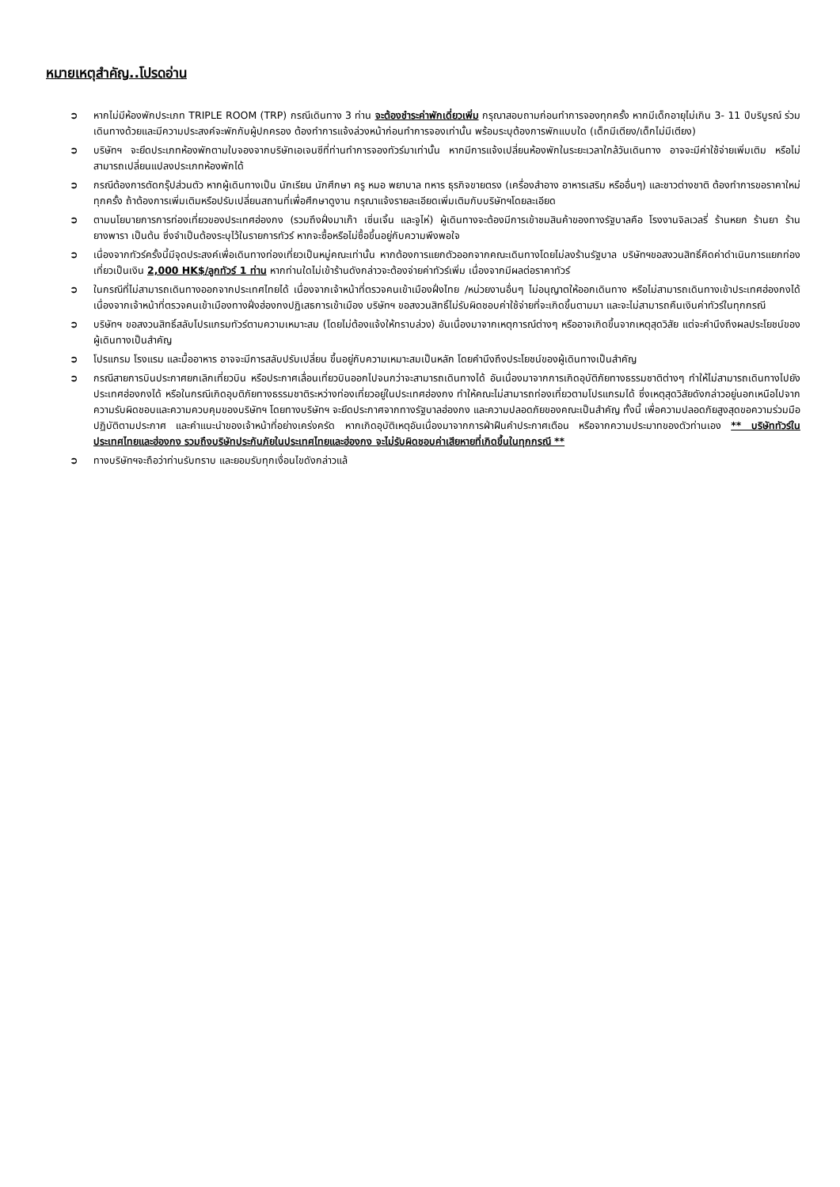หมายเหตุสำคัญ..โปรดอ่าน
➲ หากไม่มีห้องพักประเภท TRIPLE ROOM (TRP) กรณีเดินทาง 3 ท่าน จะต้องชำระค่าพักเดี่ยวเพิ่ม กรุณาสอบถามก่อนทำการจองทุกครั้ง หากมีเด็กอายุไม่เกิน 3- 11 ปีบริบูรณ์ ร่วมเดินทางด้วยและมีความประสงค์จะพักกับผู้ปกครอง ต้องทำการแจ้งล่วงหน้าก่อนทำการจองเท่านั้น พร้อมระบุต้องการพักแบบใด (เด็กมีเตียง/เด็กไม่มีเตียง)
➲ บริษัทฯ จะยึดประเภทห้องพักตามใบจองจากบริษัทเอเจนซีที่ท่านทำการจองทัวร์มาเท่านั้น หากมีการแจ้งเปลี่ยนห้องพักในระยะเวลาใกล้วันเดินทาง อาจจะมีค่าใช้จ่ายเพิ่มเติม หรือไม่สามารถเปลี่ยนแปลงประเภทห้องพักได้
➲ กรณีต้องการตัดกรุ๊ปส่วนตัว หากผู้เดินทางเป็น นักเรียน นักศึกษา ครู หมอ พยาบาล ทหาร ธุรกิจขายตรง (เครื่องสำอาง อาหารเสริม หรืออื่นๆ) และชาวต่างชาติ ต้องทำการขอราคาใหม่ทุกครั้ง ถ้าต้องการเพิ่มเติมหรือปรับเปลี่ยนสถานที่เพื่อศึกษาดูงาน กรุณาแจ้งรายละเอียดเพิ่มเติมกับบริษัทฯโดยละเอียด
➲ ตามนโยบายการการท่องเที่ยวของประเทศฮ่องกง (รวมถึงฝั่งมาเก๊า เซิ่นเจิ้น และจูไห่) ผู้เดินทางจะต้องมีการเข้าชมสินค้าของทางรัฐบาลคือ โรงงานจิลเวลรี่ ร้านหยก ร้านยา ร้านยางพารา เป็นต้น ซึ่งจำเป็นต้องระบุไว้ในรายการทัวร์ หากจะซื้อหรือไม่ซื้อขึ้นอยู่กับความพึงพอใจ
➲ เนื่องจากทัวร์ครั้งนี้มีจุดประสงค์เพื่อเดินทางท่องเที่ยวเป็นหมู่คณะเท่านั้น หากต้องการแยกตัวออกจากคณะเดินทางโดยไม่ลงร้านรัฐบาล บริษัทฯขอสงวนสิทธิ์คิดค่าดำเนินการแยกท่องเที่ยวเป็นเงิน 2,000 HK$/ลูกทัวร์ 1 ท่าน หากท่านใดไม่เข้าร้านดังกล่าวจะต้องจ่ายค่าทัวร์เพิ่ม เนื่องจากมีผลต่อราคาทัวร์
➲ ในกรณีที่ไม่สามารถเดินทางออกจากประเทศไทยได้ เนื่องจากเจ้าหน้าที่ตรวจคนเข้าเมืองฝั่งไทย /หน่วยงานอื่นๆ ไม่อนุญาตให้ออกเดินทาง หรือไม่สามารถเดินทางเข้าประเทศฮ่องกงได้ เนื่องจากเจ้าหน้าที่ตรวจคนเข้าเมืองทางฝั่งฮ่องกงปฏิเสธการเข้าเมือง บริษัทฯ ขอสงวนสิทธิ์ไม่รับผิดชอบค่าใช้จ่ายที่จะเกิดขึ้นตามมา และจะไม่สามารถคืนเงินค่าทัวร์ในทุกกรณี
➲ บริษัทฯ ขอสงวนสิทธิ์สลับโปรแกรมทัวร์ตามความเหมาะสม (โดยไม่ต้องแจ้งให้ทราบล่วง) อันเนื่องมาจากเหตุการณ์ต่างๆ หรืออาจเกิดขึ้นจากเหตุสุดวิสัย แต่จะคำนึงถึงผลประโยชน์ของผู้เดินทางเป็นสำคัญ
➲ โปรแกรม โรงแรม และมื้ออาหาร อาจจะมีการสลับปรับเปลี่ยน ขึ้นอยู่กับความเหมาะสมเป็นหลัก โดยคำนึงถึงประโยชน์ของผู้เดินทางเป็นสำคัญ
➲ กรณีสายการบินประกาศยกเลิกเที่ยวบิน หรือประกาศเลื่อนเที่ยวบินออกไปจนกว่าจะสามารถเดินทางได้ อันเนื่องมาจากการเกิดอุบัติภัยทางธรรมชาติต่างๆ ทำให้ไม่สามารถเดินทางไปยังประเทศฮ่องกงได้ หรือในกรณีเกิดอุบติภัยทางธรรมชาติระหว่างท่องเที่ยวอยู่ในประเทศฮ่องกง ทำให้คณะไม่สามารถท่องเที่ยวตามโปรแกรมได้ ซึ่งเหตุสุดวิสัยดังกล่าวอยู่นอกเหนือไปจากความรับผิดชอบและความควบคุมของบริษัทฯ โดยทางบริษัทฯ จะยึดประกาศจากทางรัฐบาลฮ่องกง และความปลอดภัยของคณะเป็นสำคัญ ทั้งนี้ เพื่อความปลอดภัยสูงสุดขอความร่วมมือปฏิบัติตามประกาศ และคำแนะนำของเจ้าหน้าที่อย่างเคร่งครัด หากเกิดอุบัติเหตุอันเนื่องมาจากการฝ่าฝืนคำประกาศเตือน หรือจากความประมาทของตัวท่านเอง ** บริษัททัวร์ในประเทศไทยและฮ่องกง รวมถึงบริษัทประกันภัยในประเทศไทยและฮ่องกง จะไม่รับผิดชอบค่าเสียหายที่เกิดขึ้นในทุกกรณี **
➲ ทางบริษัทฯจะถือว่าท่านรับทราบ และยอมรับทุกเงื่อนไขดังกล่าวแล้